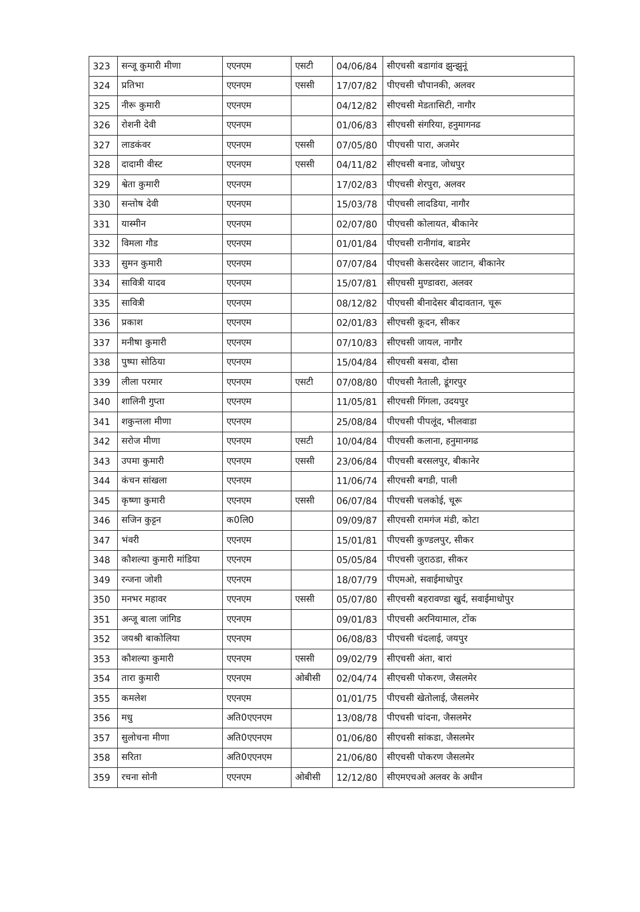| 323 | सन्जू कुमारी मीणा | एएनएम | एसटी | 04/06/84 | सीएचसी बडागांव झुन्झुनूं |
| 324 | प्रतिभा | एएनएम | एससी | 17/07/82 | पीएचसी चौपानकी, अलवर |
| 325 | नीरू कुमारी | एएनएम | | 04/12/82 | सीएचसी मेडतासिटी, नागौर |
| 326 | रोशनी देवी | एएनएम | | 01/06/83 | सीएचसी संगरिया, हनुमागनढ |
| 327 | लाडकंवर | एएनएम | एससी | 07/05/80 | पीएचसी पारा, अजमेर |
| 328 | दादामी वीस्ट | एएनएम | एससी | 04/11/82 | सीएचसी बनाड, जोधपुर |
| 329 | श्वेता कुमारी | एएनएम | | 17/02/83 | पीएचसी शेरपुरा, अलवर |
| 330 | सन्तोष देवी | एएनएम | | 15/03/78 | पीएचसी लादडिया, नागौर |
| 331 | यास्मीन | एएनएम | | 02/07/80 | पीएचसी कोलायत, बीकानेर |
| 332 | विमला गौड | एएनएम | | 01/01/84 | पीएचसी रानीगांव, बाडमेर |
| 333 | सुमन कुमारी | एएनएम | | 07/07/84 | पीएचसी केसरदेसर जाटान, बीकानेर |
| 334 | सावित्री यादव | एएनएम | | 15/07/81 | सीएचसी मुण्डावरा, अलवर |
| 335 | सावित्री | एएनएम | | 08/12/82 | पीएचसी बीनादेसर बीदावतान, चूरू |
| 336 | प्रकाश | एएनएम | | 02/01/83 | सीएचसी कूदन, सीकर |
| 337 | मनीषा कुमारी | एएनएम | | 07/10/83 | सीएचसी जायल, नागौर |
| 338 | पुष्पा सोठिया | एएनएम | | 15/04/84 | सीएचसी बसवा, दौसा |
| 339 | लीला परमार | एएनएम | एसटी | 07/08/80 | पीएचसी नैताली, डूंगरपुर |
| 340 | शालिनी गुप्ता | एएनएम | | 11/05/81 | सीएचसी गिंगला, उदयपुर |
| 341 | शकुन्तला मीणा | एएनएम | | 25/08/84 | पीएचसी पीपलूंद, भीलवाडा |
| 342 | सरोज मीणा | एएनएम | एसटी | 10/04/84 | पीएचसी कलाना, हनुमानगढ |
| 343 | उपमा कुमारी | एएनएम | एससी | 23/06/84 | पीएचसी बरसलपुर, बीकानेर |
| 344 | कंचन सांखला | एएनएम | | 11/06/74 | सीएचसी बगडी, पाली |
| 345 | कृष्णा कुमारी | एएनएम | एससी | 06/07/84 | पीएचसी चलकोई, चूरू |
| 346 | सजिन कुट्टन | क0लि0 | | 09/09/87 | सीएचसी रामगंज मंडी, कोटा |
| 347 | भंवरी | एएनएम | | 15/01/81 | पीएचसी कुण्डलपुर, सीकर |
| 348 | कौशल्या कुमारी मांडिया | एएनएम | | 05/05/84 | पीएचसी जुराठडा, सीकर |
| 349 | रन्जना जोशी | एएनएम | | 18/07/79 | पीएमओ, सवाईमाधोपुर |
| 350 | मनभर महावर | एएनएम | एससी | 05/07/80 | सीएचसी बहरावण्डा खुर्द, सवाईमाधोपुर |
| 351 | अन्जू बाला जांगिड | एएनएम | | 09/01/83 | पीएचसी अरनियामाल, टोंक |
| 352 | जयश्री बाकोलिया | एएनएम | | 06/08/83 | पीएचसी चंदलाई, जयपुर |
| 353 | कौशल्या कुमारी | एएनएम | एससी | 09/02/79 | सीएचसी अंता, बारां |
| 354 | तारा कुमारी | एएनएम | ओबीसी | 02/04/74 | सीएचसी पोकरण, जैसलमेर |
| 355 | कमलेश | एएनएम | | 01/01/75 | पीएचसी खेतोलाई, जैसलमेर |
| 356 | मधु | अति0एएनएम | | 13/08/78 | पीएचसी चांदना, जैसलमेर |
| 357 | सुलोचना मीणा | अति0एएनएम | | 01/06/80 | सीएचसी सांकडा, जैसलमेर |
| 358 | सरिता | अति0एएनएम | | 21/06/80 | सीएचसी पोकरण जैसलमेर |
| 359 | रचना सोनी | एएनएम | ओबीसी | 12/12/80 | सीएमएचओ अलवर के अधीन |